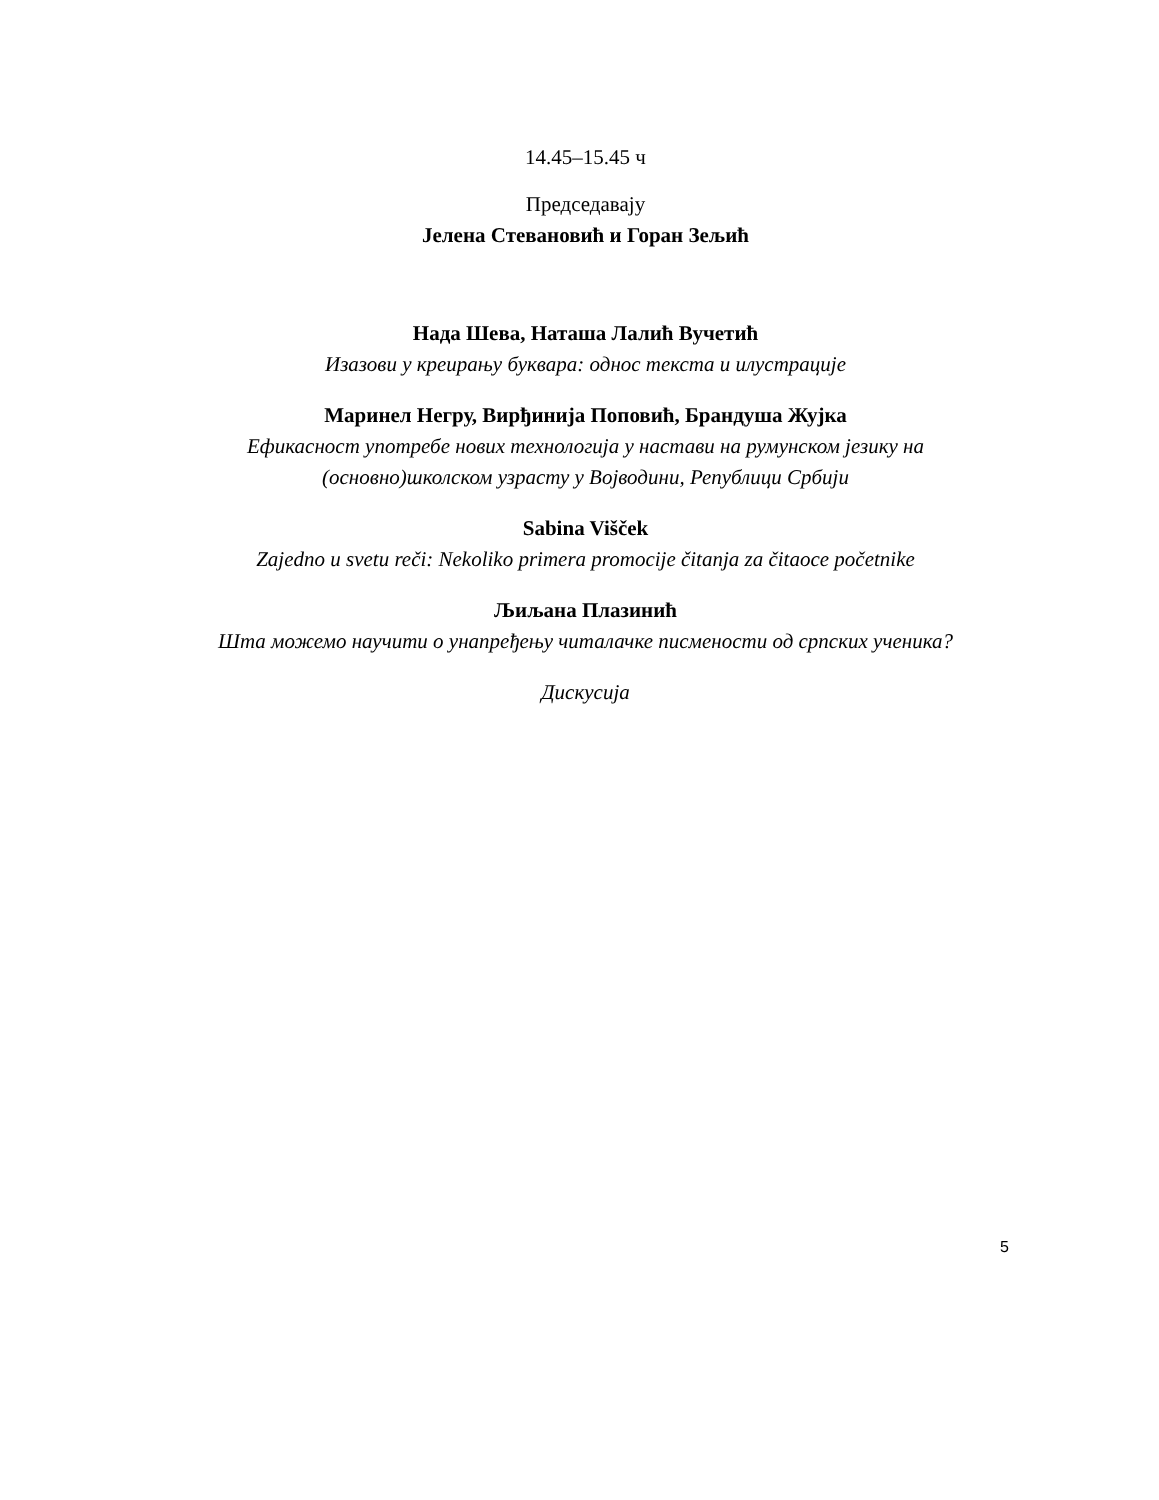14.45–15.45 ч
Председавају
Јелена Стевановић и Горан Зељић
Нада Шева, Наташа Лалић Вучетић
Изазови у креирању буквара: однос текста и илустрације
Маринел Негру, Вирђинија Поповић, Брандуша Жујка
Ефикасност употребе нових технологија у настави на румунском језику на
(основно)школском узрасту у Војводини, Републици Србији
Sabina Višček
Zajedno u svetu reči: Nekoliko primera promocije čitanja za čitaoce početnike
Љиљана Плазинић
Шта можемо научити о унапређењу читалачке писмености од српских ученика?
Дискусија
5